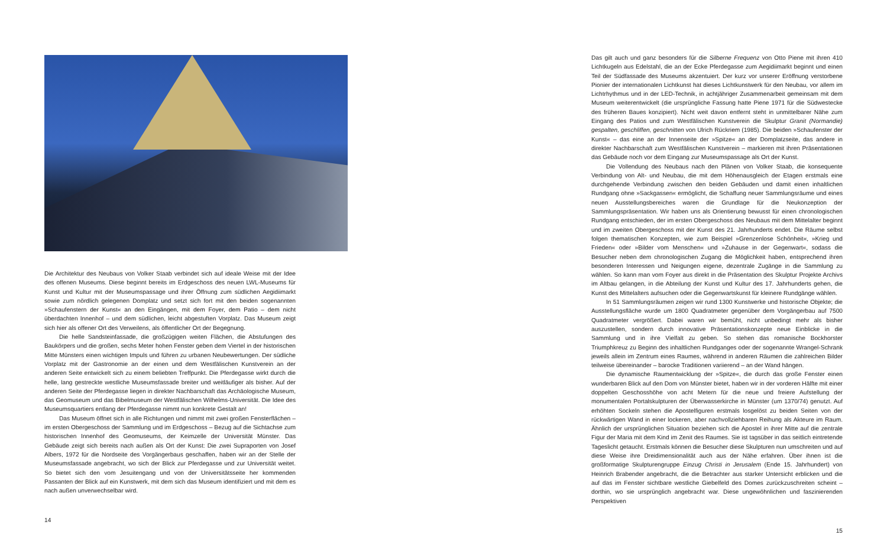Die Architektur des Neubaus von Volker Staab verbindet sich auf ideale Weise mit der Idee des offenen Museums. Diese beginnt bereits im Erdgeschoss des neuen LWL-Museums für Kunst und Kultur mit der Museumspassage und ihrer Öffnung zum südlichen Aegidiimarkt sowie zum nördlich gelegenen Domplatz und setzt sich fort mit den beiden sogenannten »Schaufenstern der Kunst« an den Eingängen, mit dem Foyer, dem Patio – dem nicht überdachten Innenhof – und dem südlichen, leicht abgestuften Vorplatz. Das Museum zeigt sich hier als offener Ort des Verweilens, als öffentlicher Ort der Begegnung.
Die helle Sandsteinfassade, die großzügigen weiten Flächen, die Abstufungen des Baukörpers und die großen, sechs Meter hohen Fenster geben dem Viertel in der historischen Mitte Münsters einen wichtigen Impuls und führen zu urbanen Neubewertungen. Der südliche Vorplatz mit der Gastronomie an der einen und dem Westfälischen Kunstverein an der anderen Seite entwickelt sich zu einem beliebten Treffpunkt. Die Pferdegasse wirkt durch die helle, lang gestreckte westliche Museumsfassade breiter und weitläufiger als bisher. Auf der anderen Seite der Pferdegasse liegen in direkter Nachbarschaft das Archäologische Museum, das Geomuseum und das Bibelmuseum der Westfälischen Wilhelms-Universität. Die Idee des Museumsquartiers entlang der Pferdegasse nimmt nun konkrete Gestalt an!
Das Museum öffnet sich in alle Richtungen und nimmt mit zwei großen Fensterflächen – im ersten Obergeschoss der Sammlung und im Erdgeschoss – Bezug auf die Sichtachse zum historischen Innenhof des Geomuseums, der Keimzelle der Universität Münster. Das Gebäude zeigt sich bereits nach außen als Ort der Kunst: Die zwei Supraporten von Josef Albers, 1972 für die Nordseite des Vorgängerbaus geschaffen, haben wir an der Stelle der Museumsfassade angebracht, wo sich der Blick zur Pferdegasse und zur Universität weitet. So bietet sich den vom Jesuitengang und von der Universitätsseite her kommenden Passanten der Blick auf ein Kunstwerk, mit dem sich das Museum identifiziert und mit dem es nach außen unverwechselbar wird.
14
Das gilt auch und ganz besonders für die Silberne Frequenz von Otto Piene mit ihren 410 Lichtkugeln aus Edelstahl, die an der Ecke Pferdegasse zum Aegidiimarkt beginnt und einen Teil der Südfassade des Museums akzentuiert. Der kurz vor unserer Eröffnung verstorbene Pionier der internationalen Lichtkunst hat dieses Lichtkunstwerk für den Neubau, vor allem im Lichtrhythmus und in der LED-Technik, in achtjähriger Zusammenarbeit gemeinsam mit dem Museum weiterentwickelt (die ursprüngliche Fassung hatte Piene 1971 für die Südwestecke des früheren Baues konzipiert). Nicht weit davon entfernt steht in unmittelbarer Nähe zum Eingang des Patios und zum Westfälischen Kunstverein die Skulptur Granit (Normandie) gespalten, geschliffen, geschnitten von Ulrich Rückriem (1985). Die beiden »Schaufenster der Kunst« – das eine an der Innenseite der »Spitze« an der Domplatzseite, das andere in direkter Nachbarschaft zum Westfälischen Kunstverein – markieren mit ihren Präsentationen das Gebäude noch vor dem Eingang zur Museumspassage als Ort der Kunst.
Die Vollendung des Neubaus nach den Plänen von Volker Staab, die konsequente Verbindung von Alt- und Neubau, die mit dem Höhenausgleich der Etagen erstmals eine durchgehende Verbindung zwischen den beiden Gebäuden und damit einen inhaltlichen Rundgang ohne »Sackgassen« ermöglicht, die Schaffung neuer Sammlungsräume und eines neuen Ausstellungsbereiches waren die Grundlage für die Neukonzeption der Sammlungspräsentation. Wir haben uns als Orientierung bewusst für einen chronologischen Rundgang entschieden, der im ersten Obergeschoss des Neubaus mit dem Mittelalter beginnt und im zweiten Obergeschoss mit der Kunst des 21. Jahrhunderts endet. Die Räume selbst folgen thematischen Konzepten, wie zum Beispiel »Grenzenlose Schönheit«, »Krieg und Frieden« oder »Bilder vom Menschen« und »Zuhause in der Gegenwart«, sodass die Besucher neben dem chronologischen Zugang die Möglichkeit haben, entsprechend ihren besonderen Interessen und Neigungen eigene, dezentrale Zugänge in die Sammlung zu wählen. So kann man vom Foyer aus direkt in die Präsentation des Skulptur Projekte Archivs im Altbau gelangen, in die Abteilung der Kunst und Kultur des 17. Jahrhunderts gehen, die Kunst des Mittelalters aufsuchen oder die Gegenwartskunst für kleinere Rundgänge wählen.
In 51 Sammlungsräumen zeigen wir rund 1300 Kunstwerke und historische Objekte; die Ausstellungsfläche wurde um 1800 Quadratmeter gegenüber dem Vorgängerbau auf 7500 Quadratmeter vergrößert. Dabei waren wir bemüht, nicht unbedingt mehr als bisher auszustellen, sondern durch innovative Präsentationskonzepte neue Einblicke in die Sammlung und in ihre Vielfalt zu geben. So stehen das romanische Bockhorster Triumphkreuz zu Beginn des inhaltlichen Rundganges oder der sogenannte Wrangel-Schrank jeweils allein im Zentrum eines Raumes, während in anderen Räumen die zahlreichen Bilder teilweise übereinander – barocke Traditionen variierend – an der Wand hängen.
Die dynamische Raumentwicklung der »Spitze«, die durch das große Fenster einen wunderbaren Blick auf den Dom von Münster bietet, haben wir in der vorderen Hälfte mit einer doppelten Geschosshöhe von acht Metern für die neue und freiere Aufstellung der monumentalen Portalskulpturen der Überwasserkirche in Münster (um 1370/74) genutzt. Auf erhöhten Sockeln stehen die Apostelfiguren erstmals losgelöst zu beiden Seiten von der rückwärtigen Wand in einer lockeren, aber nachvollziehbaren Reihung als Akteure im Raum. Ähnlich der ursprünglichen Situation beziehen sich die Apostel in ihrer Mitte auf die zentrale Figur der Maria mit dem Kind im Zenit des Raumes. Sie ist tagsüber in das seitlich eintretende Tageslicht getaucht. Erstmals können die Besucher diese Skulpturen nun umschreiten und auf diese Weise ihre Dreidimensionalität auch aus der Nähe erfahren. Über ihnen ist die großformatige Skulpturengruppe Einzug Christi in Jerusalem (Ende 15. Jahrhundert) von Heinrich Brabender angebracht, die die Betrachter aus starker Untersicht erblicken und die auf das im Fenster sichtbare westliche Giebelfeld des Domes zurückzuschreiten scheint – dorthin, wo sie ursprünglich angebracht war. Diese ungewöhnlichen und faszinierenden Perspektiven
15